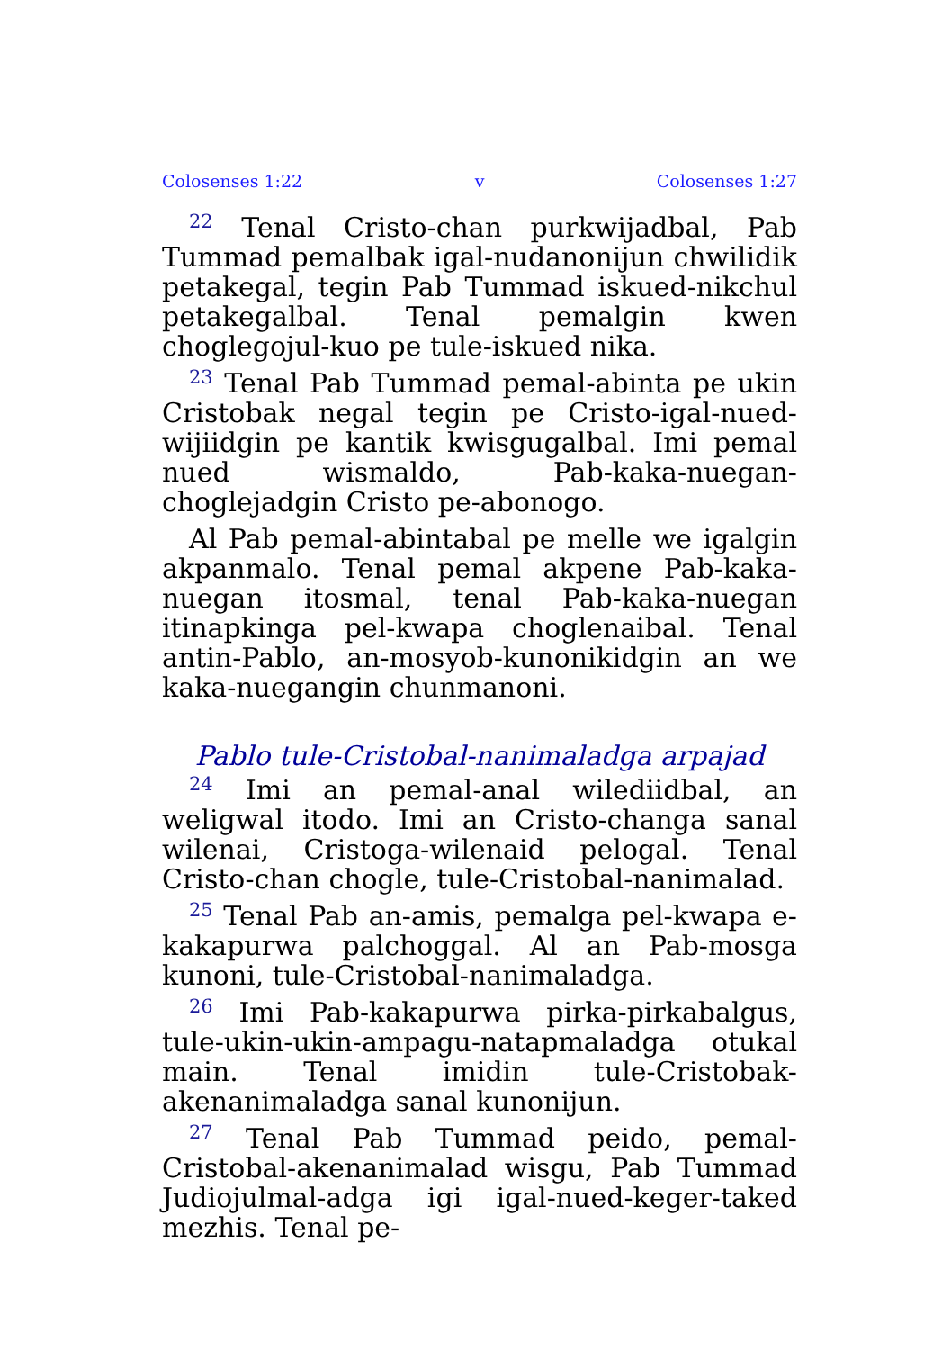Colosenses 1:22 v Colosenses 1:27
<sup>22</sup> Tenal Cristo-chan purkwijadbal, Pab Tummad pemalbak igal-nudanonijun chwilidik petakegal, tegin Pab Tummad iskued-nikchul petakegalbal. Tenal pemalgin kwen choglegojul-kuo pe tule-iskued nika.
<sup>23</sup> Tenal Pab Tummad pemal-abinta pe ukin Cristobak negal tegin pe Cristo-igal-nued-wijiidgin pe kantik kwisgugalbal. Imi pemal nued wismaldo, Pab-kaka-nuegan-choglejadgin Cristo pe-abonogo.
Al Pab pemal-abintabal pe melle we igalgin akpanmalo. Tenal pemal akpene Pab-kaka-nuegan itosmal, tenal Pab-kaka-nuegan itinapkinga pel-kwapa choglenaibal. Tenal antin-Pablo, an-mosyob-kunonikidgin an we kaka-nuegangin chunmanoni.
Pablo tule-Cristobal-nanimaladga arpajad
<sup>24</sup> Imi an pemal-anal wilediidbal, an weligwal itodo. Imi an Cristo-changa sanal wilenai, Cristoga-wilenaid pelogal. Tenal Cristo-chan chogle, tule-Cristobal-nanimalad.
<sup>25</sup> Tenal Pab an-amis, pemalga pel-kwapa e-kakapurwa palchoggal. Al an Pab-mosga kunoni, tule-Cristobal-nanimaladga.
<sup>26</sup> Imi Pab-kakapurwa pirka-pirkabalgus, tule-ukin-ukin-ampagu-natapmaladga otukal main. Tenal imidin tule-Cristobak-akenanimaladga sanal kunonijun.
<sup>27</sup> Tenal Pab Tummad peido, pemal-Cristobal-akenanimalad wisgu, Pab Tummad Judiojulmal-adga igi igal-nued-keger-taked mezhis. Tenal pe-